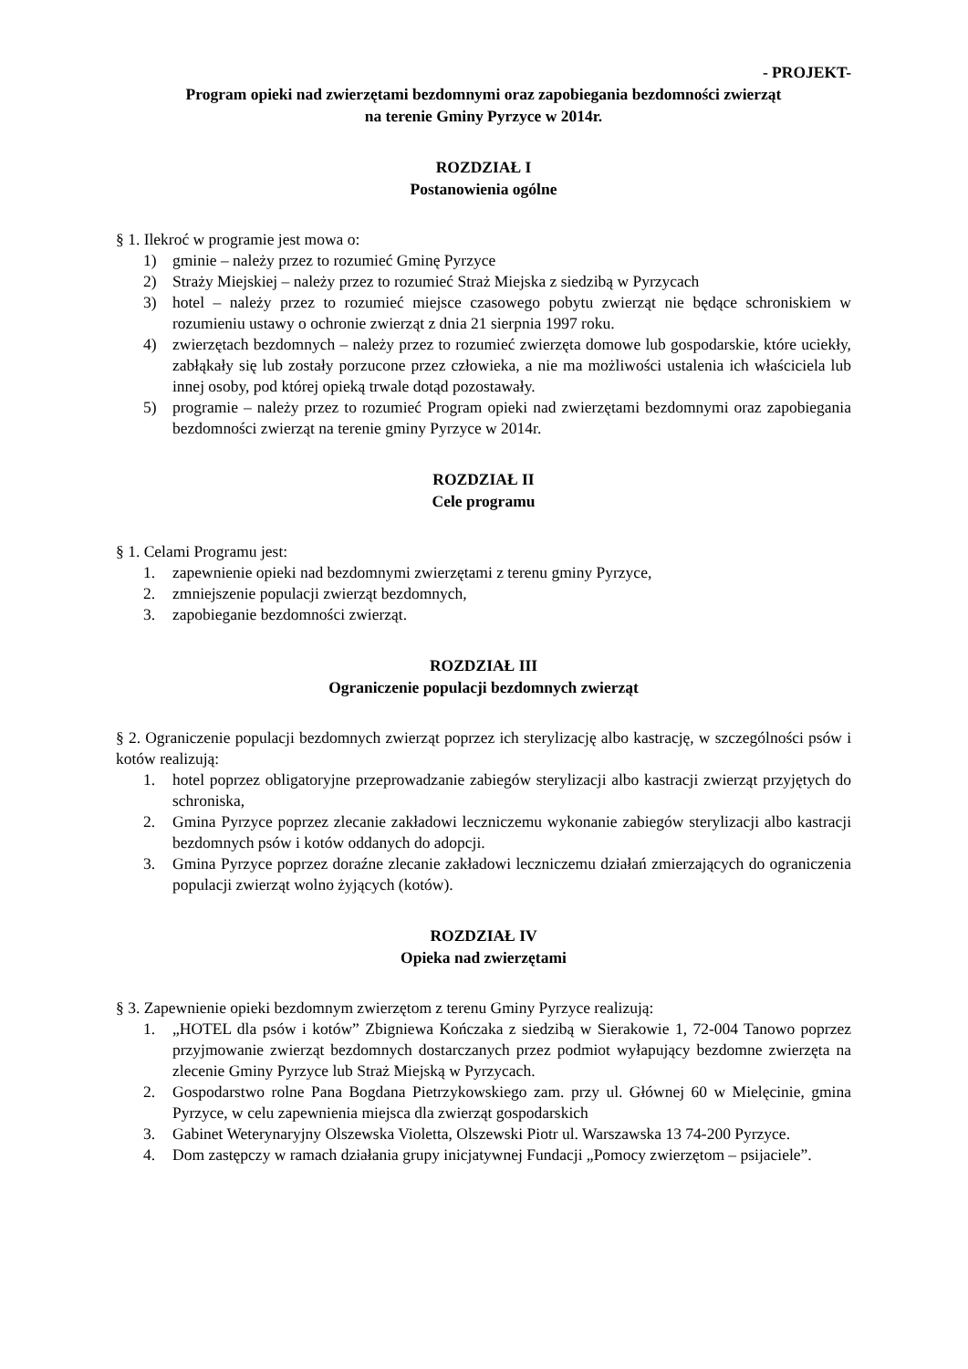- PROJEKT-
Program opieki nad zwierzętami bezdomnymi oraz zapobiegania bezdomności zwierząt
na terenie Gminy Pyrzyce w 2014r.
ROZDZIAŁ I
Postanowienia ogólne
§ 1. Ilekroć w programie jest mowa o:
1) gminie – należy przez to rozumieć Gminę Pyrzyce
2) Straży Miejskiej – należy przez to rozumieć Straż Miejska z siedzibą w Pyrzycach
3) hotel – należy przez to rozumieć miejsce czasowego pobytu zwierząt nie będące schroniskiem w rozumieniu ustawy o ochronie zwierząt z dnia 21 sierpnia 1997 roku.
4) zwierzętach bezdomnych – należy przez to rozumieć zwierzęta domowe lub gospodarskie, które uciekły, zabłąkały się lub zostały porzucone przez człowieka, a nie ma możliwości ustalenia ich właściciela lub innej osoby, pod której opieką trwale dotąd pozostawały.
5) programie – należy przez to rozumieć Program opieki nad zwierzętami bezdomnymi oraz zapobiegania bezdomności zwierząt na terenie gminy Pyrzyce w 2014r.
ROZDZIAŁ II
Cele programu
§ 1. Celami Programu jest:
1. zapewnienie opieki nad bezdomnymi zwierzętami z terenu gminy Pyrzyce,
2. zmniejszenie populacji zwierząt bezdomnych,
3. zapobieganie bezdomności zwierząt.
ROZDZIAŁ III
Ograniczenie populacji bezdomnych zwierząt
§ 2. Ograniczenie populacji bezdomnych zwierząt poprzez ich sterylizację albo kastrację, w szczególności psów i kotów realizują:
1. hotel poprzez obligatoryjne przeprowadzanie zabiegów sterylizacji albo kastracji zwierząt przyjętych do schroniska,
2. Gmina Pyrzyce poprzez zlecanie zakładowi leczniczemu wykonanie zabiegów sterylizacji albo kastracji bezdomnych psów i kotów oddanych do adopcji.
3. Gmina Pyrzyce poprzez doraźne zlecanie zakładowi leczniczemu działań zmierzających do ograniczenia populacji zwierząt wolno żyjących (kotów).
ROZDZIAŁ IV
Opieka nad zwierzętami
§ 3. Zapewnienie opieki bezdomnym zwierzętom z terenu Gminy Pyrzyce realizują:
1. „HOTEL dla psów i kotów” Zbigniewa Kończaka z siedzibą w Sierakowie 1, 72-004 Tanowo poprzez przyjmowanie zwierząt bezdomnych dostarczanych przez podmiot wyłapujący bezdomne zwierzęta na zlecenie Gminy Pyrzyce lub Straż Miejską w Pyrzycach.
2. Gospodarstwo rolne Pana Bogdana Pietrzykowskiego zam. przy ul. Głównej 60 w Mielęcinie, gmina Pyrzyce, w celu zapewnienia miejsca dla zwierząt gospodarskich
3. Gabinet Weterynaryjny Olszewska Violetta, Olszewski Piotr ul. Warszawska 13 74-200 Pyrzyce.
4. Dom zastępczy w ramach działania grupy inicjatywnej Fundacji „Pomocy zwierzętom – psijaciele”.